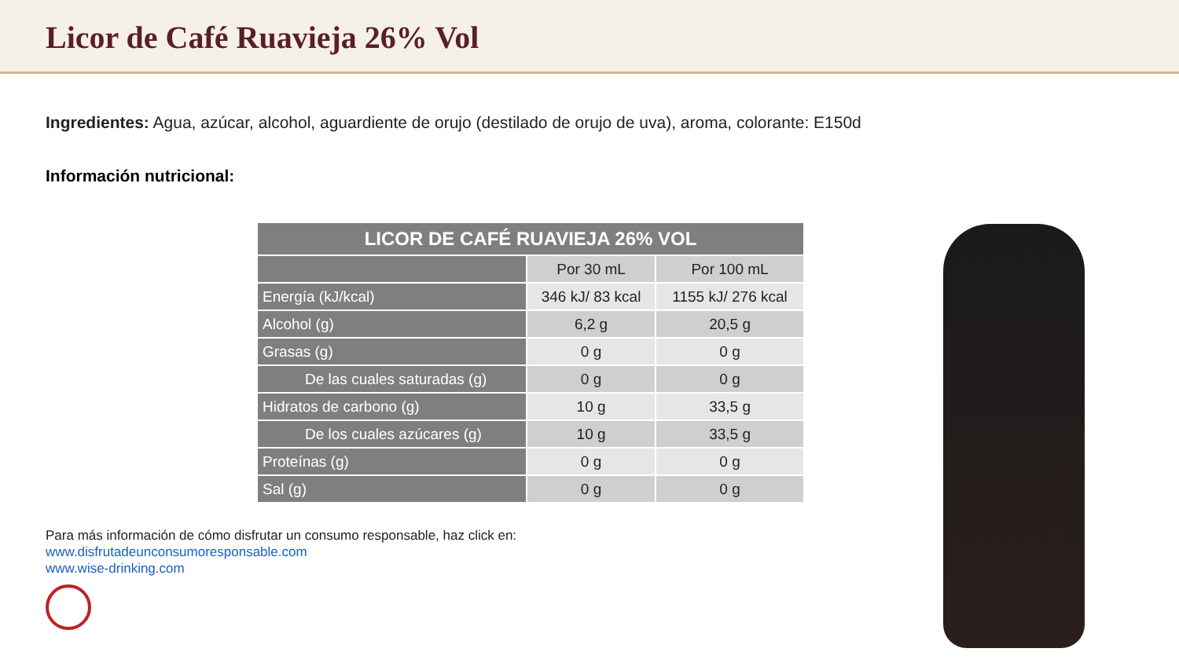Licor de Café Ruavieja 26% Vol
Ingredientes: Agua, azúcar, alcohol, aguardiente de orujo (destilado de orujo de uva), aroma, colorante: E150d
Información nutricional:
| LICOR DE CAFÉ RUAVIEJA 26% VOL | | |
| --- | --- | --- |
| | Por 30 mL | Por 100 mL |
| Energía (kJ/kcal) | 346 kJ/ 83 kcal | 1155 kJ/ 276 kcal |
| Alcohol (g) | 6,2 g | 20,5 g |
| Grasas (g) | 0 g | 0 g |
| De las cuales saturadas (g) | 0 g | 0 g |
| Hidratos de carbono (g) | 10 g | 33,5 g |
| De los cuales azúcares (g) | 10 g | 33,5 g |
| Proteínas (g) | 0 g | 0 g |
| Sal (g) | 0 g | 0 g |
Para más información de cómo disfrutar un consumo responsable, haz click en:
www.disfrutadeunconsumoresponsable.com
www.wise-drinking.com